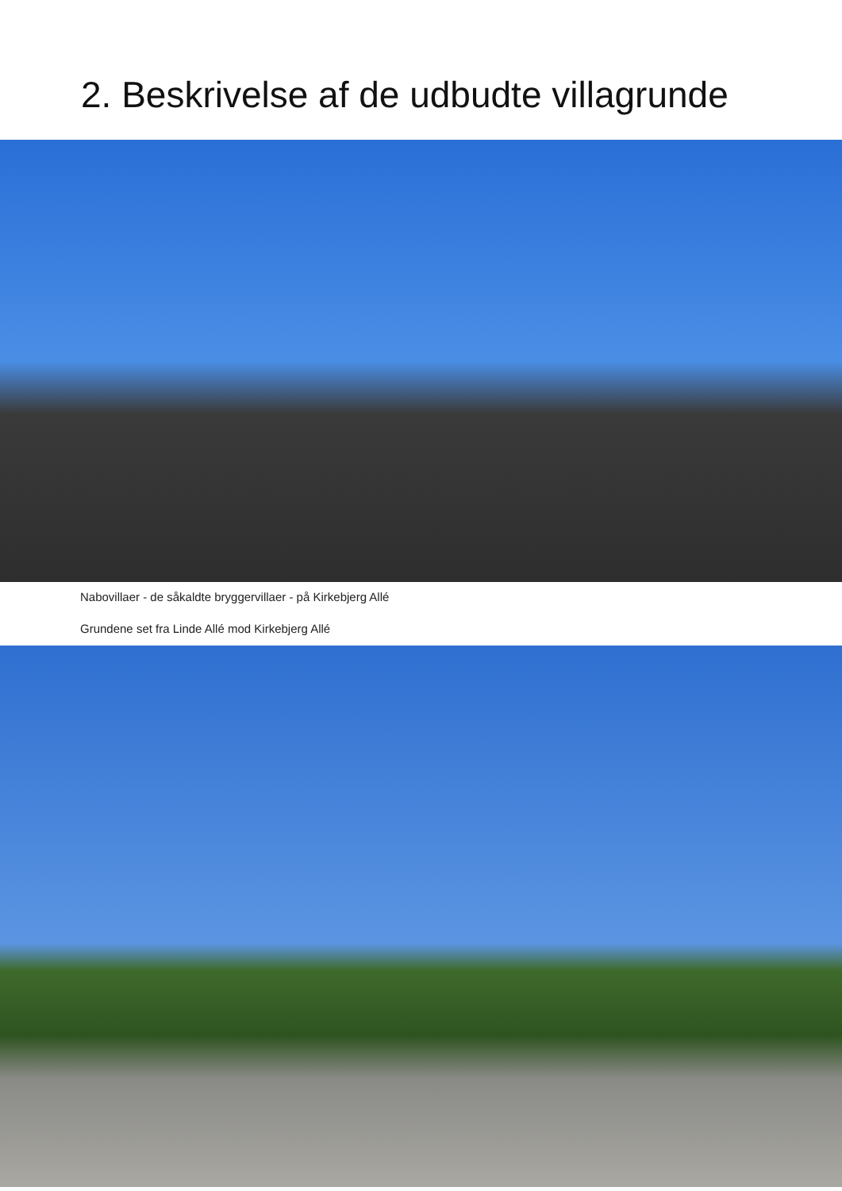2. Beskrivelse af de udbudte villagrunde
Nabovillaer - de såkaldte bryggervillaer - på Kirkebjerg Allé
Grundene set fra Linde Allé mod Kirkebjerg Allé